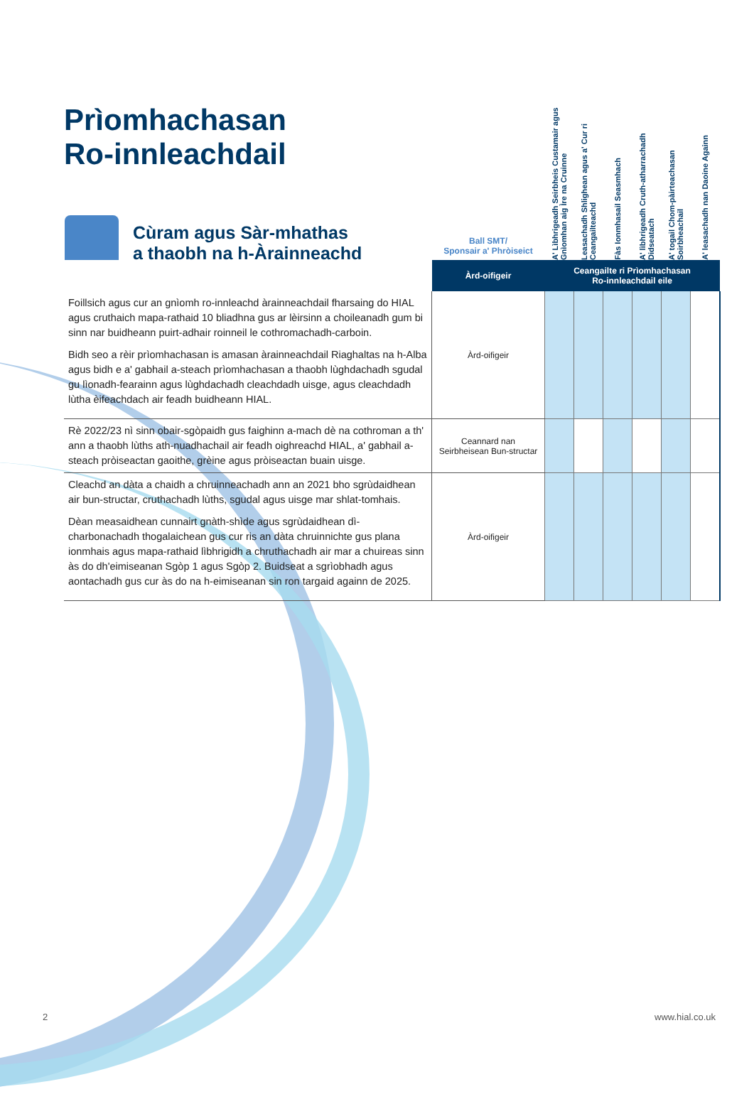Prìomhachasan
Ro-innleachdail
Cùram agus Sàr-mhathas
a thaobh na h-Àrainneachd
| | Ball SMT/ Sponsair a' Phròiseict | A' Lìbhrigeadh Seirbheis Custamair agus Gnìomhan aig Ìre na Cruinne | Leasachadh Shlighean agus a' Cur ri Ceangailteachd | Fàs Ionmhasail Seasmhach | A' lìbhrigeadh Cruth-atharrachadh Didseatach | A' togail Chom-pàirteachasan Soirbheachail | A' leasachadh nan Daoine Againn |
| --- | --- | --- | --- | --- | --- | --- | --- |
| | Àrd-oifigeir | Ceangailte ri Prìomhachasan Ro-innleachdail eile | | | | | |
| Foillsich agus cur an gnìomh ro-innleachd àrainneachdail fharsaing do HIAL agus cruthaich mapa-rathaid 10 bliadhna gus ar lèirsinn a choileanadh gum bi sinn nar buidheann puirt-adhair roinneil le cothromachadh-carboin. Bidh seo a rèir prìomhachasan is amasan àrainneachdail Riaghaltas na h-Alba agus bidh e a' gabhail a-steach prìomhachasan a thaobh lùghdachadh sgudal gu lìonadh-fearainn agus lùghdachadh cleachdadh uisge, agus cleachdadh lùtha èifeachdach air feadh buidheann HIAL. | Àrd-oifigeir | | | | | | |
| Rè 2022/23 nì sinn obair-sgòpaidh gus faighinn a-mach dè na cothroman a th' ann a thaobh lùths ath-nuadhachail air feadh oighreachd HIAL, a' gabhail a-steach pròiseactan gaoithe, grèine agus pròiseactan buain uisge. | Ceannard nan Seirbheisean Bun-structar | | | | | | |
| Cleachd an dàta a chaidh a chruinneachadh ann an 2021 bho sgrùdaidhean air bun-structar, cruthachadh lùths, sgudal agus uisge mar shlat-tomhais. Dèan measaidhean cunnairt gnàth-shìde agus sgrùdaidhean dì-charbonachadh thogalaichean gus cur ris an dàta chruinnichte gus plana ionmhais agus mapa-rathaid lìbhrigidh a chruthachadh air mar a chuireas sinn às do dh'eimiseanan Sgòp 1 agus Sgòp 2. Buidseat a sgrìobhadh agus aontachadh gus cur às do na h-eimiseanan sin ron targaid againn de 2025. | Àrd-oifigeir | | | | | | |
2 www.hial.co.uk